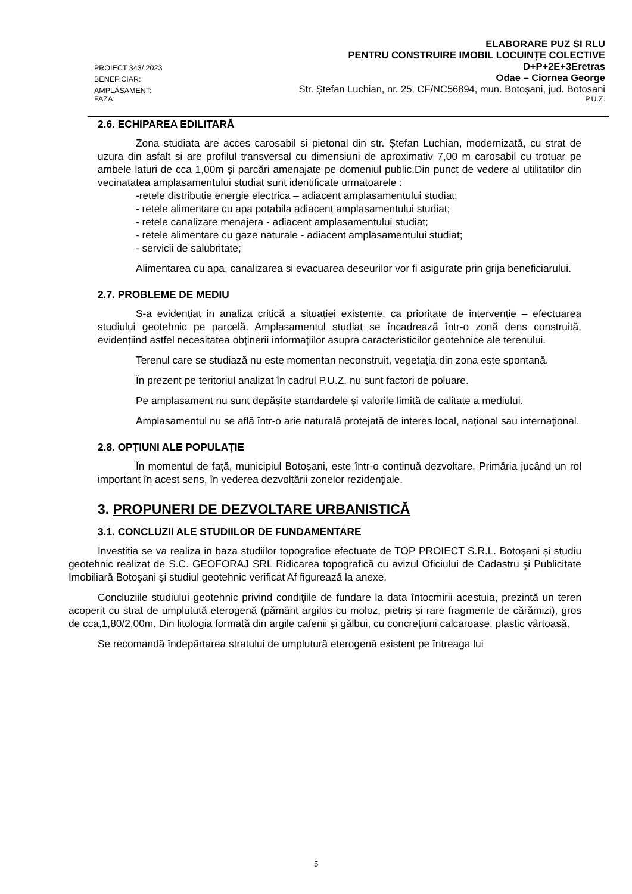PROIECT 343/ 2023 ELABORARE PUZ SI RLU
PENTRU CONSTRUIRE IMOBIL LOCUINȚE COLECTIVE
D+P+2E+3Eretras
BENEFICIAR: Odae – Ciornea George
AMPLASAMENT: Str. Ștefan Luchian, nr. 25, CF/NC56894, mun. Botoșani, jud. Botosani
FAZA: P.U.Z.
2.6. ECHIPAREA EDILITARĂ
Zona studiata are acces carosabil si pietonal din str. Ștefan Luchian, modernizată, cu strat de uzura din asfalt si are profilul transversal cu dimensiuni de aproximativ 7,00 m carosabil cu trotuar pe ambele laturi de cca 1,00m și parcări amenajate pe domeniul public.Din punct de vedere al utilitatilor din vecinatatea amplasamentului studiat sunt identificate urmatoarele :
-retele distributie energie electrica – adiacent amplasamentului studiat;
- retele alimentare cu apa potabila adiacent amplasamentului studiat;
- retele canalizare menajera - adiacent amplasamentului studiat;
- retele alimentare cu gaze naturale - adiacent amplasamentului studiat;
- servicii de salubritate;
Alimentarea cu apa, canalizarea si evacuarea deseurilor vor fi asigurate prin grija beneficiarului.
2.7. PROBLEME DE MEDIU
S-a evidențiat in analiza critică a situației existente, ca prioritate de intervenție – efectuarea studiului geotehnic pe parcelă. Amplasamentul studiat se încadrează într-o zonă dens construită, evidențiind astfel necesitatea obținerii informațiilor asupra caracteristicilor geotehnice ale terenului.
Terenul care se studiază nu este momentan neconstruit, vegetația din zona este spontană.
În prezent pe teritoriul analizat în cadrul P.U.Z. nu sunt factori de poluare.
Pe amplasament nu sunt depășite standardele și valorile limită de calitate a mediului.
Amplasamentul nu se află într-o arie naturală protejată de interes local, național sau internațional.
2.8. OPŢIUNI ALE POPULAŢIE
În momentul de față, municipiul Botoșani, este într-o continuă dezvoltare, Primăria jucând un rol important în acest sens, în vederea dezvoltării zonelor rezidențiale.
3. PROPUNERI DE DEZVOLTARE URBANISTICĂ
3.1. CONCLUZII ALE STUDIILOR DE FUNDAMENTARE
Investitia se va realiza in baza studiilor topografice efectuate de TOP PROIECT S.R.L. Botoșani și studiu geotehnic realizat de S.C. GEOFORAJ SRL Ridicarea topografică cu avizul Oficiului de Cadastru şi Publicitate Imobiliară Botoşani şi studiul geotehnic verificat Af figurează la anexe.
Concluziile studiului geotehnic privind condiţiile de fundare la data întocmirii acestuia, prezintă un teren acoperit cu strat de umplutută eterogenă (pământ argilos cu moloz, pietriș și rare fragmente de cărămizi), gros de cca,1,80/2,00m. Din litologia formată din argile cafenii și gălbui, cu concrețiuni calcaroase, plastic vârtoasă.
Se recomandă îndepărtarea stratului de umplutură eterogenă existent pe întreaga lui
5